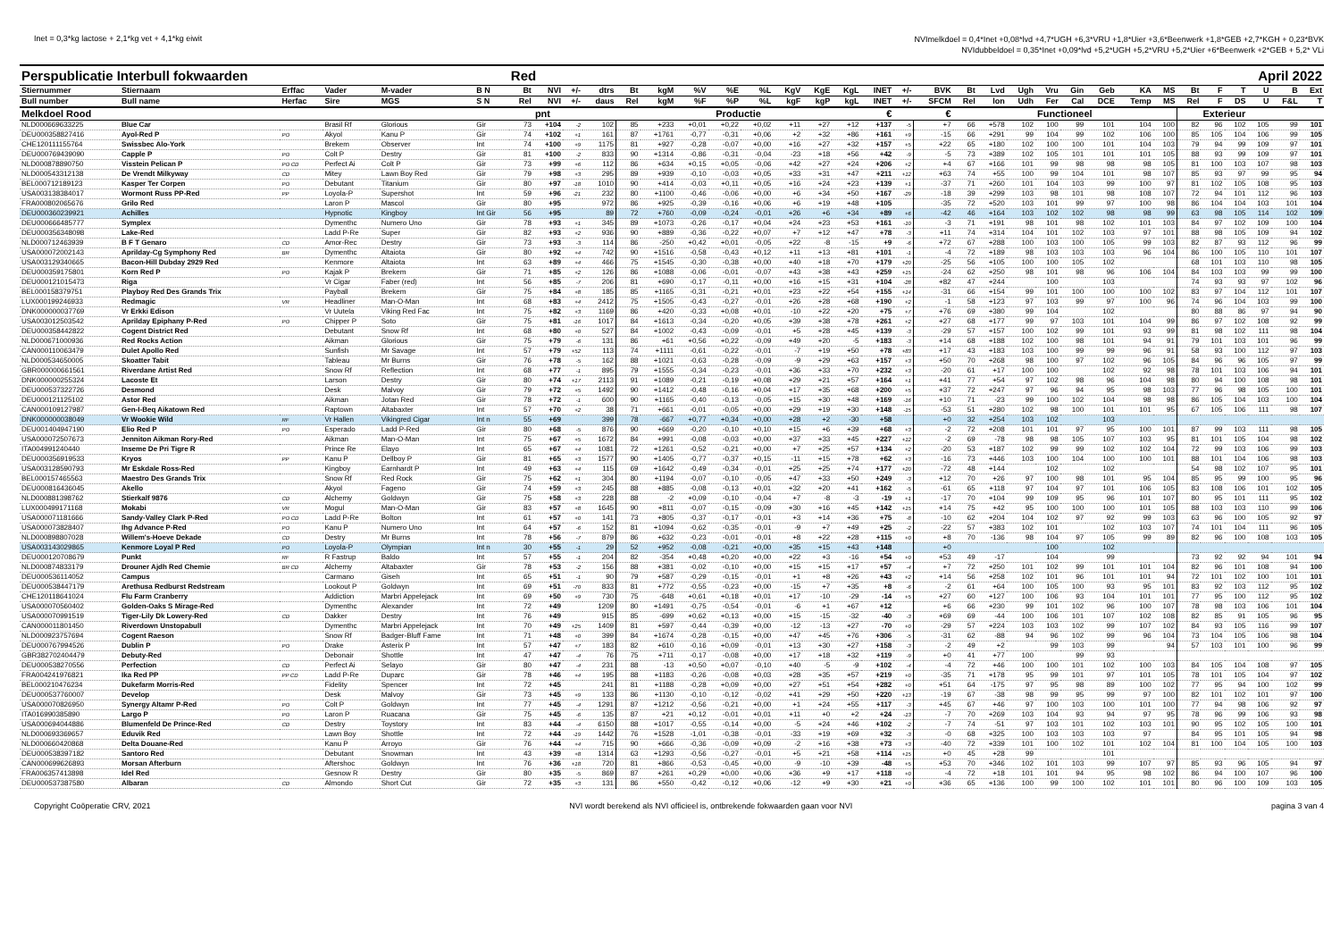Inet = 0,3*kg lactose + 2,1*kg vet + 4,1*kg eiwit
NVImelkdoel = 0,4*Inet +0,08*lvd +4,7*UGH +6,3*VRU +1,8*Uier +3,6*Beenwerk +1,8*GEB +2,7*KGH + 0,23*BVK
NVIdubbeldoel = 0,35*Inet +0,09*lvd +5,2*UGH +5,2*VRU +5,2*Uier +6*Beenwerk +2*GEB + 5,2* VLi
| Perspublicatie Interbull fokwaarden | | | | | | Red | | April 2022 | | | | | | | | | | | | | | | | | | | | | | | | | | |
| --- | --- | --- | --- | --- | --- | --- | --- | --- | --- | --- | --- | --- | --- | --- | --- | --- | --- | --- | --- | --- | --- | --- | --- | --- | --- | --- | --- | --- | --- | --- | --- | --- | --- | --- |
| Stiernummer | Stiernaam | Erffac | Vader | M-vader | B N | Bt | NVI | +/- | dtrs | Bt | kgM | %V | %E | %L | KgV | KgE | KgL | INET | +/- | BVK | Bt | Lvd | Ugh | Vru | Gin | Geb | KA | MS | Bt | F | T | U | B | Ext |
| Bull number | Bull name | Herfac | Sire | MGS | S N | Rel | NVI | +/- | daus | Rel | kgM | %F | %P | %L | kgF | kgP | kgL | INET | +/- | SFCM | Rel | lon | Udh | Fer | Cal | DCE | Temp | MS | Rel | F | DS | U | F&L | T |
| Melkdoel Rood | | | | | | | pnt | | | Productie | | | | | | | | € | | € | Functioneel | | | | | | | | | Exterieur | | | | |
| NLD000669633225 | Blue Car | | Brasil Rf | Glorious | Gir | 73 | +104 | -2 | 102 | 85 | +233 | +0,01 | +0,22 | +0,02 | +11 | +27 | +12 | +137 | -5 | +7 | 66 | +578 | 102 | 100 | 99 | 101 | 104 | 100 | 82 | 96 | 102 | 105 | 99 | 101 |
| DEU000358827416 | Ayol-Red P | PO | Akyol | Kanu P | Gir | 74 | +102 | +1 | 161 | 87 | +1761 | -0,77 | -0,31 | +0,06 | +2 | +32 | +86 | +161 | +9 | -15 | 66 | +291 | 99 | 104 | 99 | 102 | 106 | 100 | 85 | 105 | 104 | 106 | 99 | 105 |
| CHE120111155764 | Swissbec Alo-York | | Brekem | Observer | Int | 74 | +100 | +9 | 1175 | 81 | +927 | -0,28 | -0,07 | +0,00 | +16 | +27 | +32 | +157 | +5 | +22 | 65 | +180 | 102 | 100 | 100 | 101 | 104 | 103 | 79 | 94 | 99 | 109 | 97 | 101 |
| DEU000769439090 | Capple P | PO | Colt P | Destry | Gir | 81 | +100 | -2 | 833 | 90 | +1314 | -0,86 | -0,31 | -0,04 | -23 | +18 | +56 | +42 | -9 | -5 | 73 | +389 | 102 | 105 | 101 | 101 | 101 | 105 | 88 | 93 | 99 | 109 | 97 | 101 |
| NLD000878890750 | Visstein Pelican P | PO CD | Perfect Ai | Colt P | Gir | 73 | +99 | +6 | 112 | 86 | +634 | +0,15 | +0,05 | -0,06 | +42 | +27 | +24 | +206 | +2 | +4 | 67 | +166 | 101 | 99 | 98 | 98 | 98 | 105 | 81 | 100 | 103 | 107 | 98 | 103 |
| NLD000543312138 | De Vrendt Milkyway | CD | Mitey | Lawn Boy Red | Gir | 79 | +98 | +3 | 295 | 89 | +939 | -0,10 | -0,03 | +0,05 | +33 | +31 | +47 | +211 | +12 | +63 | 74 | +55 | 100 | 99 | 104 | 101 | 98 | 107 | 85 | 93 | 97 | 99 | 95 | 94 |
| BEL000712189123 | Kasper Ter Corpen | PO | Debutant | Titanium | Gir | 80 | +97 | -18 | 1010 | 90 | +414 | -0,03 | +0,11 | +0,05 | +16 | +24 | +23 | +139 | +1 | -37 | 71 | +260 | 101 | 104 | 103 | 99 | 100 | 97 | 81 | 102 | 105 | 108 | 95 | 103 |
| USA003138384017 | Wormont Russ PP-Red | PP | Loyola-P | Supershot | Int | 59 | +96 | -21 | 232 | 80 | +1100 | -0,46 | -0,06 | +0,00 | +6 | +34 | +50 | +167 | -29 | -18 | 39 | +299 | 103 | 98 | 101 | 98 | 108 | 107 | 72 | 94 | 101 | 112 | 96 | 103 |
| FRA000802065676 | Grilo Red | | Laron P | Mascol | Gir | 80 | +95 | | 972 | 86 | +925 | -0,39 | -0,16 | +0,06 | +6 | +19 | +48 | +105 | | -35 | 72 | +520 | 103 | 101 | 99 | 97 | 100 | 98 | 86 | 104 | 104 | 103 | 101 | 104 |
| DEU000360239921 | Achilles | | Hypnotic | Kingboy | Int Gir | 56 | +95 | | 89 | 72 | +760 | -0,09 | -0,24 | -0,01 | +26 | +6 | +34 | +89 | +6 | -42 | 46 | +164 | 103 | 102 | 102 | 98 | 98 | 99 | 63 | 98 | 105 | 114 | 102 | 109 |
| DEU000666485777 | Symplex | | Dymenthc | Numero Uno | Gir | 78 | +93 | +1 | 345 | 89 | +1073 | -0,26 | -0,17 | +0,04 | +24 | +23 | +53 | +161 | -10 | -3 | 71 | +191 | 98 | 101 | 98 | 102 | 101 | 103 | 84 | 97 | 102 | 109 | 100 | 104 |
| DEU000356348098 | Lake-Red | | Ladd P-Re | Super | Gir | 82 | +93 | +2 | 936 | 90 | +889 | -0,36 | -0,22 | +0,07 | +7 | +12 | +47 | +78 | -3 | +11 | 74 | +314 | 104 | 101 | 102 | 103 | 97 | 101 | 88 | 98 | 105 | 109 | 94 | 102 |
| NLD000712463939 | B F T Genaro | CD | Amor-Rec | Destry | Gir | 73 | +93 | -3 | 114 | 86 | -250 | +0,42 | +0,01 | -0,05 | +22 | -8 | -15 | +9 | -6 | +72 | 67 | +288 | 100 | 103 | 100 | 105 | 99 | 103 | 82 | 87 | 93 | 112 | 96 | 99 |
| USA000072002143 | Aprilday-Cg Symphony Red | BR | Dymenthc | Altaiota | Gir | 80 | +92 | +4 | 742 | 90 | +1516 | -0,58 | -0,43 | +0,12 | +11 | +13 | +81 | +101 | -1 | -4 | 72 | +189 | 98 | 103 | 103 | 103 | 96 | 104 | 86 | 100 | 105 | 110 | 101 | 107 |
| USA003129340665 | Bacon-Hill Dubday 2929 Red | | Kenmore | Altaiota | Int | 63 | +89 | +4 | 466 | 75 | +1545 | -0,30 | -0,38 | +0,00 | +40 | +18 | +70 | +179 | +20 | -25 | 56 | +105 | 100 | 100 | 105 | 102 | | | 68 | 101 | 103 | 110 | 98 | 105 |
| DEU000359175801 | Korn Red P | PO | Kajak P | Brekem | Gir | 71 | +85 | +2 | 126 | 86 | +1088 | -0,06 | -0,01 | -0,07 | +43 | +38 | +43 | +259 | +15 | -24 | 62 | +250 | 98 | 101 | 98 | 96 | 106 | 104 | 84 | 103 | 103 | 99 | 99 | 100 |
| DEU000121015473 | Riga | | Vr Cigar | Faber (red) | Int | 56 | +85 | -7 | 206 | 81 | +690 | -0,17 | -0,11 | +0,00 | +16 | +15 | +31 | +104 | -28 | +82 | 47 | +244 | | 100 | | 103 | | | 74 | 93 | 93 | 97 | 102 | 96 |
| BEL000158379751 | Playboy Red Des Grands Trix | | Payball | Brekem | Gir | 75 | +84 | +8 | 185 | 85 | +1165 | -0,31 | -0,21 | +0,01 | +23 | +22 | +54 | +155 | +14 | -31 | 66 | +154 | 99 | 101 | 100 | 100 | 100 | 102 | 83 | 97 | 104 | 112 | 101 | 107 |
| LUX000199246933 | Redmagic | VR | Headliner | Man-O-Man | Int | 68 | +83 | +4 | 2412 | 75 | +1505 | -0,43 | -0,27 | -0,01 | +26 | +28 | +68 | +190 | +2 | -1 | 58 | +123 | 97 | 103 | 99 | 97 | 100 | 96 | 74 | 96 | 104 | 103 | 99 | 100 |
| DNK000000037769 | Vr Erkki Edison | | Vr Uutela | Viking Red Fac | Int | 75 | +82 | +3 | 1169 | 86 | +420 | -0,33 | +0,08 | +0,01 | -10 | +22 | +20 | +75 | +7 | +76 | 69 | +380 | 99 | 104 | | 102 | | | 80 | 88 | 86 | 97 | 94 | 90 |
| USA003012503542 | Aprilday Epiphany P-Red | PO | Chipper P | Soto | Gir | 75 | +81 | -16 | 1017 | 84 | +1613 | -0,34 | -0,20 | +0,05 | +39 | +38 | +78 | +261 | +2 | +27 | 68 | +177 | 99 | 97 | 103 | 101 | 104 | 99 | 86 | 97 | 102 | 108 | 92 | 99 |
| DEU000358442822 | Cogent District Red | | Debutant | Snow Rf | Int | 68 | +80 | +0 | 527 | 84 | +1002 | -0,43 | -0,09 | -0,01 | +5 | +28 | +45 | +139 | -3 | -29 | 57 | +157 | 100 | 102 | 99 | 101 | 93 | 99 | 81 | 98 | 102 | 111 | 98 | 104 |
| NLD000671000936 | Red Rocks Action | | Aikman | Glorious | Gir | 75 | +79 | -6 | 131 | 86 | +61 | +0,56 | +0,22 | -0,09 | +49 | +20 | -5 | +183 | -3 | +14 | 68 | +188 | 102 | 100 | 98 | 101 | 94 | 91 | 79 | 101 | 103 | 101 | 96 | 99 |
| CAN000110063479 | Dulet Apollo Red | | Sunfish | Mr Savage | Int | 57 | +79 | +52 | 113 | 74 | +1111 | -0,61 | -0,22 | -0,01 | -7 | +19 | +50 | +78 | +83 | +17 | 43 | +183 | 103 | 100 | 99 | 99 | 96 | 91 | 58 | 93 | 100 | 112 | 97 | 103 |
| NLD000534650005 | Skoatter Tabit | | Tableau | Mr Burns | Gir | 76 | +78 | -5 | 162 | 88 | +1021 | -0,63 | -0,28 | -0,09 | -9 | +29 | +63 | +157 | +3 | +50 | 70 | +268 | 98 | 100 | 97 | 102 | 96 | 105 | 84 | 96 | 96 | 105 | 97 | 99 |
| GBR000000661561 | Riverdane Artist Red | | Snow Rf | Reflection | Int | 68 | +77 | -1 | 895 | 79 | +1555 | -0,34 | -0,23 | -0,01 | +36 | +33 | +70 | +232 | +3 | -20 | 61 | +17 | 100 | 100 | | 102 | 92 | 98 | 78 | 101 | 103 | 106 | 94 | 101 |
| DNK000000255324 | Lacoste Et | | Larson | Destry | Gir | 80 | +74 | +17 | 2113 | 91 | +1089 | -0,21 | -0,19 | +0,08 | +29 | +21 | +57 | +164 | +1 | +41 | 77 | +54 | 97 | 102 | 98 | 96 | 104 | 98 | 80 | 94 | 100 | 108 | 98 | 101 |
| DEU000537322726 | Desmond | | Desk | Malvoy | Gir | 79 | +72 | +5 | 1492 | 90 | +1412 | -0,48 | -0,16 | +0,04 | +17 | +35 | +68 | +200 | +5 | +37 | 72 | +247 | 97 | 96 | 94 | 95 | 98 | 103 | 77 | 96 | 98 | 105 | 100 | 101 |
| DEU000121125102 | Astor Red | | Aikman | Jotan Red | Gir | 78 | +72 | -1 | 600 | 90 | +1165 | -0,40 | -0,13 | -0,05 | +15 | +30 | +48 | +169 | -16 | +10 | 71 | -23 | 99 | 100 | 102 | 104 | 98 | 98 | 86 | 105 | 104 | 103 | 100 | 104 |
| CAN000109127987 | Gen-I-Beq Aikatown Red | | Raptown | Altabaxter | Int | 57 | +70 | +2 | 38 | 71 | +661 | -0,01 | -0,05 | +0,00 | +29 | +19 | +30 | +148 | -15 | -53 | 51 | +280 | 102 | 98 | 100 | 101 | 101 | 95 | 67 | 105 | 106 | 111 | 98 | 107 |
| DNK000000038049 | Vr Wookie Wild | RF | Vr Hallen | Vikingred Cigar | Int n | 55 | +69 | | 399 | 78 | -667 | +0,77 | +0,34 | +0,00 | +28 | +2 | -30 | +58 | | +0 | 32 | +254 | 103 | 102 | | 103 | | | | | | | | |
| DEU001404947190 | Elio Red P | PO | Esperado | Ladd P-Red | Gir | 80 | +68 | -5 | 876 | 90 | +669 | -0,20 | -0,10 | +0,10 | +15 | +6 | +39 | +68 | +3 | -2 | 72 | +208 | 101 | 101 | 97 | 95 | 100 | 101 | 87 | 99 | 103 | 111 | 98 | 105 |
| USA000072507673 | Jenniton Aikman Rory-Red | | Aikman | Man-O-Man | Int | 75 | +67 | +5 | 1672 | 84 | +991 | -0,08 | -0,03 | +0,00 | +37 | +33 | +45 | +227 | +12 | -2 | 69 | -78 | 98 | 98 | 105 | 107 | 103 | 95 | 81 | 101 | 105 | 104 | 98 | 102 |
| ITA004991240440 | Inseme De Pri Tigre R | | Prince Re | Elayo | Int | 65 | +67 | +4 | 1081 | 72 | +1261 | -0,52 | -0,21 | +0,00 | +7 | +25 | +57 | +134 | +2 | -20 | 53 | +187 | 102 | 99 | 99 | 102 | 102 | 104 | 72 | 99 | 103 | 106 | 99 | 103 |
| DEU000356919533 | Kryos | PP | Kanu P | Dellboy P | Gir | 81 | +65 | +3 | 1577 | 90 | +1405 | -0,77 | -0,37 | +0,15 | -11 | +15 | +78 | +62 | +3 | -16 | 73 | +446 | 103 | 100 | 104 | 100 | 100 | 101 | 88 | 101 | 104 | 106 | 98 | 103 |
| USA003128590793 | Mr Eskdale Ross-Red | | Kingboy | Earnhardt P | Int | 49 | +63 | +4 | 115 | 69 | +1642 | -0,49 | -0,34 | -0,01 | +25 | +25 | +74 | +177 | +20 | -72 | 48 | +144 | | 102 | | 102 | | | 54 | 98 | 102 | 107 | 95 | 101 |
| BEL000157465563 | Maestro Des Grands Trix | | Snow Rf | Red Rock | Gir | 75 | +62 | +1 | 304 | 80 | +1194 | -0,07 | -0,10 | -0,05 | +47 | +33 | +50 | +249 | -3 | +12 | 70 | +26 | 97 | 100 | 98 | 101 | 95 | 104 | 85 | 95 | 99 | 100 | 95 | 96 |
| DEU000816436045 | Akello | | Akyol | Fageno | Gir | 74 | +59 | +3 | 245 | 88 | +885 | -0,08 | -0,13 | +0,01 | +32 | +20 | +41 | +162 | -5 | -61 | 65 | +118 | 97 | 104 | 97 | 101 | 106 | 105 | 83 | 108 | 106 | 101 | 102 | 105 |
| NLD000881398762 | Stierkalf 9876 | CD | Alchemy | Goldwyn | Gir | 75 | +58 | +3 | 228 | 88 | -2 | +0,09 | -0,10 | -0,04 | +7 | -8 | -3 | -19 | +1 | -17 | 70 | +104 | 99 | 109 | 95 | 96 | 101 | 107 | 80 | 95 | 101 | 111 | 95 | 102 |
| LUX000499171168 | Mokabi | VR | Mogul | Man-O-Man | Gir | 83 | +57 | +8 | 1645 | 90 | +811 | -0,07 | -0,15 | -0,09 | +30 | +16 | +45 | +142 | +15 | +14 | 75 | +42 | 95 | 100 | 100 | 100 | 101 | 105 | 88 | 103 | 103 | 110 | 99 | 106 |
| USA000071181666 | Sandy-Valley Clark P-Red | PO CD | Ladd P-Re | Bolton | Int | 61 | +57 | +0 | 141 | 73 | +805 | -0,37 | -0,17 | -0,01 | +3 | +14 | +36 | +75 | -8 | -10 | 62 | +204 | 104 | 102 | 97 | 92 | 99 | 103 | 63 | 96 | 100 | 105 | 92 | 97 |
| USA000073828407 | Ihg Advance P-Red | PO | Kanu P | Numero Uno | Int | 64 | +57 | -6 | 152 | 81 | +1094 | -0,62 | -0,35 | -0,01 | -9 | +7 | +49 | +25 | -2 | -22 | 57 | +383 | 102 | 101 | | 102 | 103 | 107 | 74 | 101 | 104 | 111 | 96 | 105 |
| NLD000898807028 | Willem's-Hoeve Dekade | CD | Destry | Mr Burns | Int | 78 | +56 | -7 | 879 | 86 | +632 | -0,23 | -0,01 | -0,01 | +8 | +22 | +28 | +115 | +0 | +8 | 70 | -136 | 98 | 104 | 97 | 105 | 99 | 89 | 82 | 96 | 100 | 108 | 103 | 105 |
| USA003143029865 | Kenmore Loyal P Red | PO | Loyola-P | Olympian | Int n | 30 | +55 | -1 | 29 | 52 | +952 | -0,08 | -0,21 | +0,00 | +35 | +15 | +43 | +148 | | +0 | | | | 100 | | 102 | | | | | | | | |
| DEU000120708679 | Punkt | RF | R Fastrup | Baldo | Int | 57 | +55 | -1 | 204 | 82 | -354 | +0,48 | +0,20 | +0,00 | +22 | +3 | -16 | +54 | +0 | +53 | 49 | -17 | | 104 | | 99 | | | 73 | 92 | 92 | 94 | 101 | 94 |
| NLD000874833179 | Drouner Ajdh Red Chemie | BR CD | Alchemy | Altabaxter | Gir | 78 | +53 | -2 | 156 | 88 | +381 | -0,02 | -0,10 | +0,00 | +15 | +15 | +17 | +57 | -4 | +7 | 72 | +250 | 101 | 102 | 99 | 101 | 101 | 104 | 82 | 96 | 101 | 108 | 94 | 100 |
| DEU000536114052 | Campus | | Carmano | Giseh | Int | 65 | +51 | -1 | 90 | 79 | +587 | -0,29 | -0,15 | -0,01 | +1 | +8 | +26 | +43 | +2 | +14 | 56 | +258 | 102 | 101 | 96 | 101 | 101 | 94 | 72 | 101 | 102 | 100 | 101 | 101 |
| DEU000538447179 | Arethusa Redburst Redstream | | Lookout P | Goldwyn | Int | 69 | +51 | -70 | 833 | 81 | +772 | -0,55 | -0,23 | +0,00 | -15 | +7 | +35 | +8 | -6 | -2 | 61 | +64 | 100 | 105 | 100 | 93 | 95 | 101 | 83 | 92 | 103 | 112 | 95 | 102 |
| CHE120118641024 | Flu Farm Cranberry | | Addiction | Marbri Appelejack | Int | 69 | +50 | +9 | 730 | 75 | -648 | +0,61 | +0,18 | +0,01 | +17 | -10 | -29 | -14 | +5 | +27 | 60 | +127 | 100 | 106 | 93 | 104 | 101 | 101 | 77 | 95 | 100 | 112 | 95 | 102 |
| USA000070560402 | Golden-Oaks S Mirage-Red | | Dymenthc | Alexander | Int | 72 | +49 | | 1209 | 80 | +1491 | -0,75 | -0,54 | -0,01 | -6 | +1 | +67 | +12 | | +6 | 66 | +230 | 99 | 101 | 102 | 96 | 100 | 107 | 78 | 98 | 103 | 106 | 101 | 104 |
| USA000070991519 | Tiger-Lily Dk Lowery-Red | CD | Dakker | Destry | Int | 76 | +49 | | 915 | 85 | -699 | +0,62 | +0,13 | +0,00 | +15 | -15 | -32 | -40 | -3 | +69 | 69 | -44 | 100 | 106 | 101 | 107 | 102 | 108 | 82 | 85 | 91 | 105 | 96 | 95 |
| CAN000011801450 | Riverdown Unstopabull | | Dymenthc | Marbri Appelejack | Int | 70 | +49 | +25 | 1409 | 81 | +597 | -0,44 | -0,39 | +0,00 | -12 | -13 | +27 | -70 | +0 | -29 | 57 | +224 | 103 | 103 | 102 | 99 | 107 | 102 | 84 | 93 | 105 | 116 | 99 | 107 |
| NLD000923757694 | Cogent Raeson | | Snow Rf | Badger-Bluff Fame | Int | 71 | +48 | +0 | 399 | 84 | +1674 | -0,28 | -0,15 | +0,00 | +47 | +45 | +76 | +306 | -5 | -31 | 62 | -88 | 94 | 96 | 102 | 99 | 96 | 104 | 73 | 104 | 105 | 106 | 98 | 104 |
| DEU000767994526 | Dublin P | PO | Drake | Asterix P | Int | 57 | +47 | +7 | 183 | 82 | +610 | -0,16 | +0,09 | -0,01 | +13 | +30 | +27 | +158 | -3 | -2 | 49 | +2 | | 99 | 103 | 99 | | 94 | 57 | 103 | 101 | 100 | 96 | 99 |
| GBR382702404479 | Debuty-Red | | Debonair | Shottle | Int | 47 | +47 | -4 | 76 | 75 | +711 | -0,17 | -0,08 | +0,00 | +17 | +18 | +32 | +119 | -9 | +0 | 41 | +77 | 100 | | 99 | 93 | | | | | | | | |
| DEU000538270556 | Perfection | CD | Perfect Ai | Selayo | Gir | 80 | +47 | -4 | 231 | 88 | -13 | +0,50 | +0,07 | -0,10 | +40 | -5 | -9 | +102 | -4 | -4 | 72 | +46 | 100 | 100 | 101 | 102 | 100 | 103 | 84 | 105 | 104 | 108 | 97 | 105 |
| FRA004241976821 | Ika Red PP | PP CD | Ladd P-Re | Duparc | Gir | 78 | +46 | +4 | 195 | 88 | +1183 | -0,26 | -0,08 | +0,03 | +28 | +35 | +57 | +219 | +0 | -35 | 71 | +178 | 95 | 99 | 101 | 97 | 101 | 105 | 78 | 101 | 105 | 104 | 97 | 102 |
| BEL000210476234 | Dukefarm Morris-Red | | Fidelity | Spencer | Int | 72 | +45 | | 241 | 81 | +1188 | -0,28 | +0,09 | +0,00 | +27 | +51 | +54 | +282 | +0 | +51 | 64 | -175 | 97 | 95 | 98 | 89 | 100 | 102 | 77 | 95 | 94 | 100 | 102 | 99 |
| DEU000537760007 | Develop | | Desk | Malvoy | Gir | 73 | +45 | +9 | 133 | 86 | +1130 | -0,10 | -0,12 | -0,02 | +41 | +29 | +50 | +220 | +13 | -19 | 67 | -38 | 98 | 99 | 95 | 99 | 97 | 100 | 82 | 101 | 102 | 101 | 97 | 100 |
| USA000070826950 | Synergy Altamr P-Red | PO | Colt P | Goldwyn | Int | 77 | +45 | -4 | 1291 | 87 | +1212 | -0,56 | -0,21 | +0,00 | +1 | +24 | +55 | +117 | -3 | +45 | 67 | +46 | 97 | 100 | 103 | 100 | 101 | 100 | 77 | 94 | 98 | 106 | 92 | 97 |
| ITA016990385890 | Largo P | PO | Laron P | Ruacana | Gir | 75 | +45 | -6 | 135 | 87 | +21 | +0,12 | -0,01 | +0,01 | +11 | +0 | +2 | +24 | -13 | -7 | 70 | +269 | 103 | 104 | 93 | 94 | 97 | 95 | 78 | 96 | 99 | 106 | 93 | 98 |
| USA000694044886 | Blumenfeld De Prince-Red | CD | Destry | Toystory | Int | 83 | +44 | -4 | 6150 | 88 | +1017 | -0,55 | -0,14 | +0,00 | -5 | +24 | +46 | +102 | -2 | -7 | 74 | -51 | 97 | 103 | 101 | 102 | 103 | 101 | 90 | 95 | 102 | 105 | 100 | 101 |
| NLD000693369657 | Eduvik Red | | Lawn Boy | Shottle | Int | 72 | +44 | -19 | 1442 | 76 | +1528 | -1,01 | -0,38 | -0,01 | -33 | +19 | +69 | +32 | -3 | -0 | 68 | +325 | 100 | 103 | 103 | 103 | 97 | | 84 | 95 | 101 | 105 | 94 | 98 |
| NLD000660420868 | Delta Douane-Red | | Kanu P | Arroyo | Gir | 76 | +44 | +4 | 715 | 90 | +666 | -0,36 | -0,09 | +0,09 | -2 | +16 | +38 | +73 | +3 | -40 | 72 | +339 | 101 | 100 | 102 | 101 | 102 | 104 | 81 | 100 | 104 | 105 | 100 | 103 |
| DEU000538397182 | Santoro Red | | Debutant | Snowman | Int | 43 | +39 | +8 | 1314 | 63 | +1293 | -0,56 | -0,27 | -0,01 | +5 | +21 | +58 | +114 | +15 | +0 | 45 | +28 | 99 | | | 101 | | | | | | | | |
| CAN000699626893 | Morsan Afterburn | | Aftershoc | Goldwyn | Int | 76 | +36 | +18 | 720 | 81 | +866 | -0,53 | -0,45 | +0,00 | -9 | -10 | +39 | -48 | +5 | +53 | 70 | +346 | 102 | 101 | 103 | 99 | 107 | 97 | 85 | 93 | 96 | 105 | 94 | 97 |
| FRA006357413898 | Idel Red | | Gesnow R | Destry | Gir | 80 | +35 | -5 | 869 | 87 | +261 | +0,29 | +0,00 | +0,06 | +36 | +9 | +17 | +118 | +0 | -4 | 72 | +18 | 101 | 101 | 94 | 95 | 98 | 102 | 86 | 94 | 100 | 107 | 96 | 100 |
| DEU000537387580 | Albaran | CD | Almondo | Short Cut | Gir | 72 | +35 | +3 | 131 | 86 | +550 | -0,42 | -0,12 | +0,06 | -12 | +9 | +30 | +21 | +0 | +36 | 65 | +136 | 100 | 99 | 100 | 102 | 101 | 101 | 80 | 96 | 100 | 109 | 103 | 105 |
Copyright Coöperatie CRV, 2021 NVI wordt berekend als NVI officieel is, ontbrekende fokwaarden gaan voor NVI
pagina 3 van 4